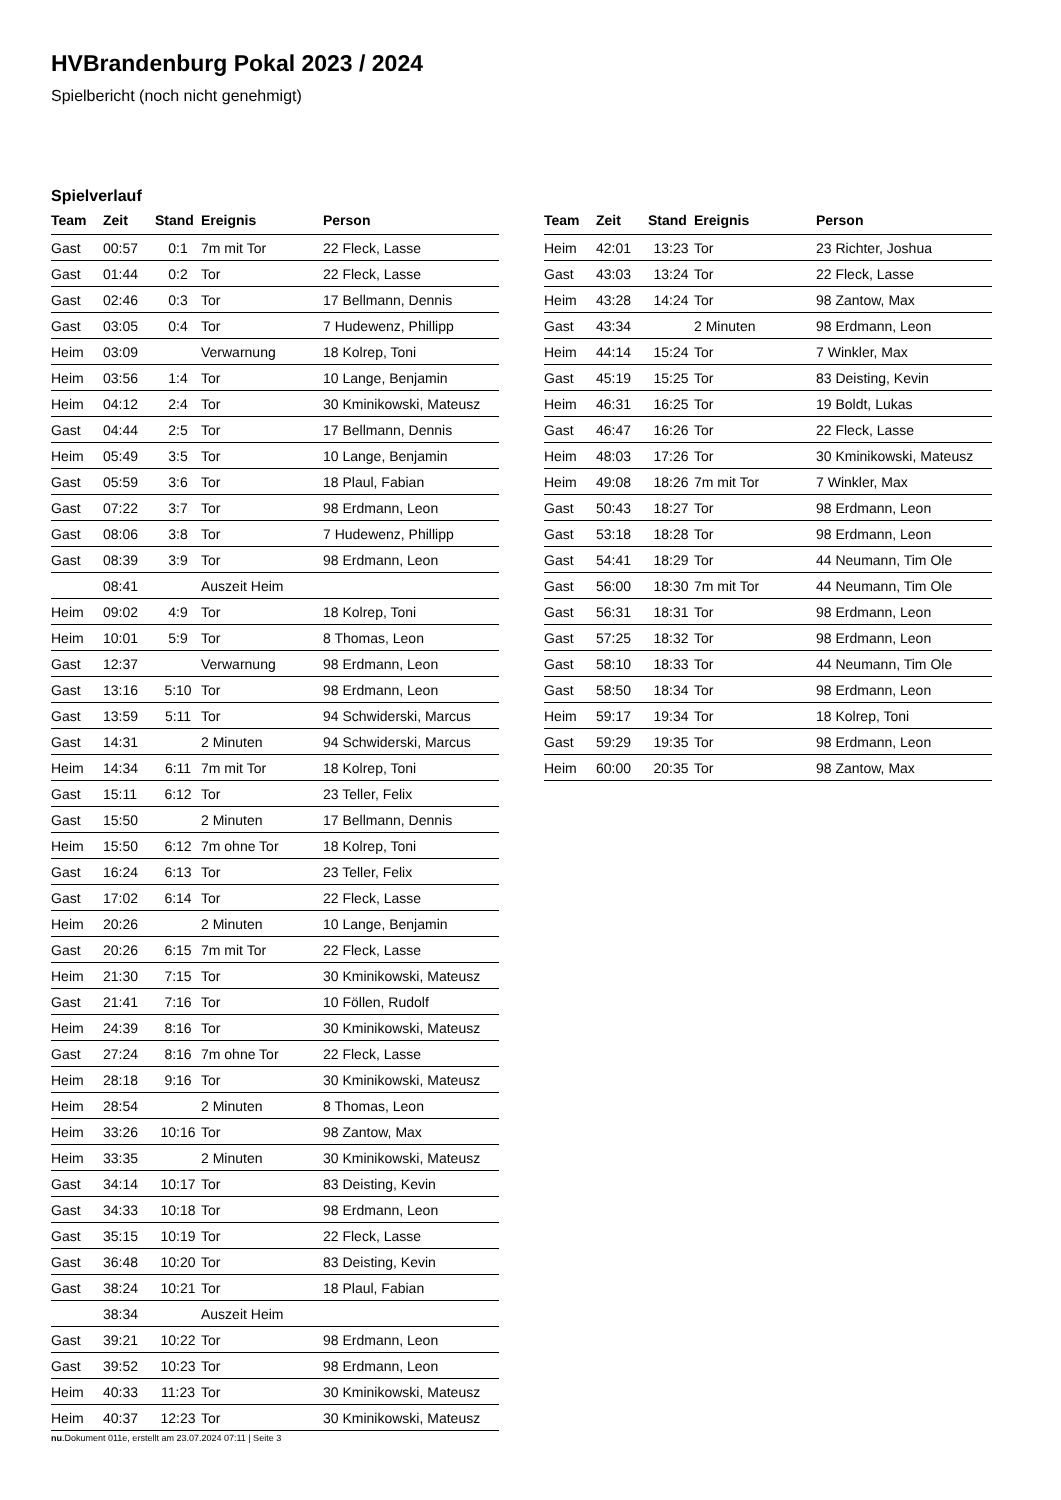HVBrandenburg Pokal 2023 / 2024
Spielbericht (noch nicht genehmigt)
Spielverlauf
| Team | Zeit | Stand | Ereignis | Person |
| --- | --- | --- | --- | --- |
| Gast | 00:57 | 0:1 | 7m mit Tor | 22 Fleck, Lasse |
| Gast | 01:44 | 0:2 | Tor | 22 Fleck, Lasse |
| Gast | 02:46 | 0:3 | Tor | 17 Bellmann, Dennis |
| Gast | 03:05 | 0:4 | Tor | 7 Hudewenz, Phillipp |
| Heim | 03:09 | | Verwarnung | 18 Kolrep, Toni |
| Heim | 03:56 | 1:4 | Tor | 10 Lange, Benjamin |
| Heim | 04:12 | 2:4 | Tor | 30 Kminikowski, Mateusz |
| Gast | 04:44 | 2:5 | Tor | 17 Bellmann, Dennis |
| Heim | 05:49 | 3:5 | Tor | 10 Lange, Benjamin |
| Gast | 05:59 | 3:6 | Tor | 18 Plaul, Fabian |
| Gast | 07:22 | 3:7 | Tor | 98 Erdmann, Leon |
| Gast | 08:06 | 3:8 | Tor | 7 Hudewenz, Phillipp |
| Gast | 08:39 | 3:9 | Tor | 98 Erdmann, Leon |
| | 08:41 | | Auszeit Heim | |
| Heim | 09:02 | 4:9 | Tor | 18 Kolrep, Toni |
| Heim | 10:01 | 5:9 | Tor | 8 Thomas, Leon |
| Gast | 12:37 | | Verwarnung | 98 Erdmann, Leon |
| Gast | 13:16 | 5:10 | Tor | 98 Erdmann, Leon |
| Gast | 13:59 | 5:11 | Tor | 94 Schwiderski, Marcus |
| Gast | 14:31 | | 2 Minuten | 94 Schwiderski, Marcus |
| Heim | 14:34 | 6:11 | 7m mit Tor | 18 Kolrep, Toni |
| Gast | 15:11 | 6:12 | Tor | 23 Teller, Felix |
| Gast | 15:50 | | 2 Minuten | 17 Bellmann, Dennis |
| Heim | 15:50 | 6:12 | 7m ohne Tor | 18 Kolrep, Toni |
| Gast | 16:24 | 6:13 | Tor | 23 Teller, Felix |
| Gast | 17:02 | 6:14 | Tor | 22 Fleck, Lasse |
| Heim | 20:26 | | 2 Minuten | 10 Lange, Benjamin |
| Gast | 20:26 | 6:15 | 7m mit Tor | 22 Fleck, Lasse |
| Heim | 21:30 | 7:15 | Tor | 30 Kminikowski, Mateusz |
| Gast | 21:41 | 7:16 | Tor | 10 Föllen, Rudolf |
| Heim | 24:39 | 8:16 | Tor | 30 Kminikowski, Mateusz |
| Gast | 27:24 | 8:16 | 7m ohne Tor | 22 Fleck, Lasse |
| Heim | 28:18 | 9:16 | Tor | 30 Kminikowski, Mateusz |
| Heim | 28:54 | | 2 Minuten | 8 Thomas, Leon |
| Heim | 33:26 | 10:16 | Tor | 98 Zantow, Max |
| Heim | 33:35 | | 2 Minuten | 30 Kminikowski, Mateusz |
| Gast | 34:14 | 10:17 | Tor | 83 Deisting, Kevin |
| Gast | 34:33 | 10:18 | Tor | 98 Erdmann, Leon |
| Gast | 35:15 | 10:19 | Tor | 22 Fleck, Lasse |
| Gast | 36:48 | 10:20 | Tor | 83 Deisting, Kevin |
| Gast | 38:24 | 10:21 | Tor | 18 Plaul, Fabian |
| | 38:34 | | Auszeit Heim | |
| Gast | 39:21 | 10:22 | Tor | 98 Erdmann, Leon |
| Gast | 39:52 | 10:23 | Tor | 98 Erdmann, Leon |
| Heim | 40:33 | 11:23 | Tor | 30 Kminikowski, Mateusz |
| Heim | 40:37 | 12:23 | Tor | 30 Kminikowski, Mateusz |
| Team | Zeit | Stand | Ereignis | Person |
| --- | --- | --- | --- | --- |
| Heim | 42:01 | 13:23 | Tor | 23 Richter, Joshua |
| Gast | 43:03 | 13:24 | Tor | 22 Fleck, Lasse |
| Heim | 43:28 | 14:24 | Tor | 98 Zantow, Max |
| Gast | 43:34 | | 2 Minuten | 98 Erdmann, Leon |
| Heim | 44:14 | 15:24 | Tor | 7 Winkler, Max |
| Gast | 45:19 | 15:25 | Tor | 83 Deisting, Kevin |
| Heim | 46:31 | 16:25 | Tor | 19 Boldt, Lukas |
| Gast | 46:47 | 16:26 | Tor | 22 Fleck, Lasse |
| Heim | 48:03 | 17:26 | Tor | 30 Kminikowski, Mateusz |
| Heim | 49:08 | 18:26 | 7m mit Tor | 7 Winkler, Max |
| Gast | 50:43 | 18:27 | Tor | 98 Erdmann, Leon |
| Gast | 53:18 | 18:28 | Tor | 98 Erdmann, Leon |
| Gast | 54:41 | 18:29 | Tor | 44 Neumann, Tim Ole |
| Gast | 56:00 | 18:30 | 7m mit Tor | 44 Neumann, Tim Ole |
| Gast | 56:31 | 18:31 | Tor | 98 Erdmann, Leon |
| Gast | 57:25 | 18:32 | Tor | 98 Erdmann, Leon |
| Gast | 58:10 | 18:33 | Tor | 44 Neumann, Tim Ole |
| Gast | 58:50 | 18:34 | Tor | 98 Erdmann, Leon |
| Heim | 59:17 | 19:34 | Tor | 18 Kolrep, Toni |
| Gast | 59:29 | 19:35 | Tor | 98 Erdmann, Leon |
| Heim | 60:00 | 20:35 | Tor | 98 Zantow, Max |
nu.Dokument 011e, erstellt am 23.07.2024 07:11 | Seite 3